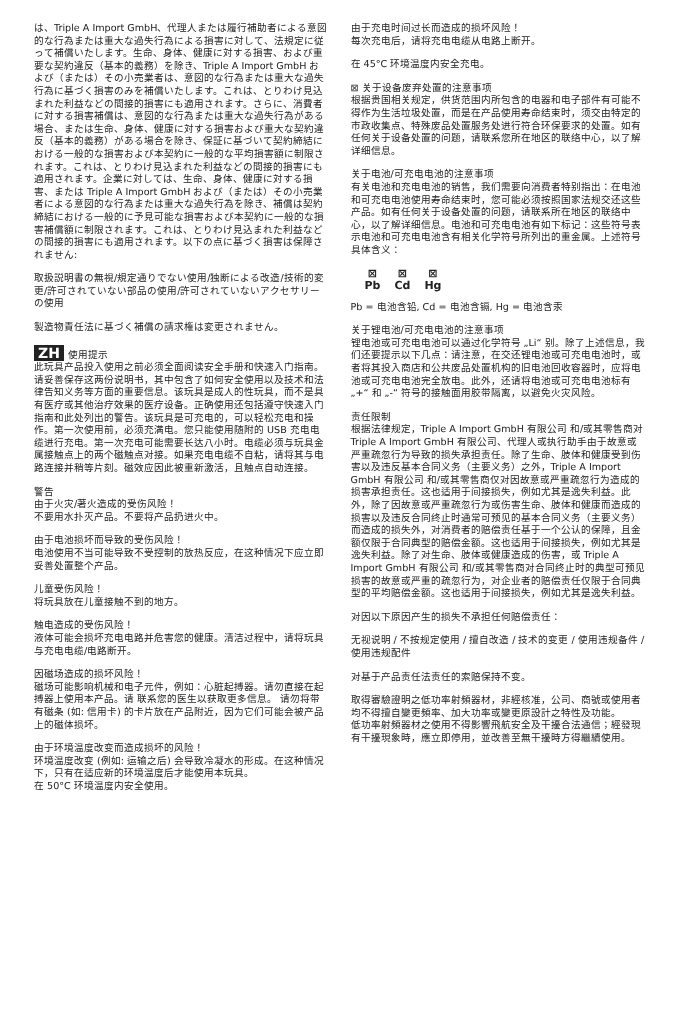は、Triple A Import GmbH、代理人または履行補助者による意図的な行為または重大な過失行為による損害に対して、法規定に従って補償いたします。生命、身体、健康に対する損害、および重要な契約違反（基本的義務）を除き、Triple A Import GmbH および（または）その小売業者は、意図的な行為または重大な過失行為に基づく損害のみを補償いたします。これは、とりわけ見込まれた利益などの間接的損害にも適用されます。さらに、消費者に対する損害補償は、意図的な行為または重大な過失行為がある場合、または生命、身体、健康に対する損害および重大な契約違反（基本的義務）がある場合を除き、保証に基づいて契約締結における一般的な損害および本契約に一般的な平均損害額に制限されます。これは、とりわけ見込まれた利益などの間接的損害にも適用されます。企業に対しては、生命、身体、健康に対する損害、または Triple A Import GmbH および（または）その小売業者による意図的な行為または重大な過失行為を除き、補償は契約締結における一般的に予見可能な損害および本契約に一般的な損害補償額に制限されます。これは、とりわけ見込まれた利益などの間接的損害にも適用されます。以下の点に基づく損害は保障されません:
取扱説明書の無視/規定通りでない使用/独断による改造/技術的変更/許可されていない部品の使用/許可されていないアクセサリーの使用
製造物責任法に基づく補償の請求権は変更されません。
ZH 使用提示
此玩具产品投入使用之前必须全面阅读安全手册和快速入门指南。请妥善保存这两份说明书，其中包含了如何安全使用以及技术和法律告知义务等方面的重要信息。该玩具是成人的性玩具，而不是具有医疗或其他治疗效果的医疗设备。正确使用还包括遵守快速入门指南和此处列出的警告。该玩具是可充电的，可以轻松充电和操作。第一次使用前，必须充满电。您只能使用随附的 USB 充电电缆进行充电。第一次充电可能需要长达八小时。电缆必须与玩具金属接触点上的两个磁触点对接。如果充电电缆不自粘，请将其与电路连接并稍等片刻。磁效应因此被重新激活，且触点自动连接。
警告
由于火灾/著火造成的受伤风险！
不要用水扑灭产品。不要将产品扔进火中。
由于电池损坏而导致的受伤风险！
电池使用不当可能导致不受控制的放热反应，在这种情况下应立即妥善处置整个产品。
儿童受伤风险！
将玩具放在儿童接触不到的地方。
触电造成的受伤风险！
液体可能会损坏充电电路并危害您的健康。清洁过程中，请将玩具与充电电缆/电路断开。
因磁场造成的损坏风险！
磁场可能影响机械和电子元件，例如：心脏起搏器。请勿直接在起搏器上使用本产品。请 联系您的医生以获取更多信息。 请勿将带有磁条 (如: 信用卡) 的卡片放在产品附近，因为它们可能会被产品上的磁体损坏。
由于环境温度改变而造成损坏的风险！
环境温度改变 (例如: 运输之后) 会导致冷凝水的形成。在这种情况下，只有在适应新的环境温度后才能使用本玩具。
在 50°C 环境温度内安全使用。
由于充电时间过长而造成的损坏风险！
每次充电后，请将充电电缆从电路上断开。
在 45°C 环境温度内安全充电。
⊠ 关于设备废弃处置的注意事项
根据贵国相关规定，供货范围内所包含的电器和电子部件有可能不得作为生活垃圾处置，而是在产品使用寿命结束时，须交由特定的市政收集点、特殊废品处置服务处进行符合环保要求的处置。如有任何关于设备处置的问题，请联系您所在地区的联络中心，以了解详细信息。
关于电池/可充电电池的注意事项
有关电池和充电电池的销售，我们需要向消费者特别指出：在电池和可充电电池使用寿命结束时，您可能必须按照国家法规交还这些产品。如有任何关于设备处置的问题，请联系所在地区的联络中心，以了解详细信息。电池和可充电电池有如下标记：这些符号表示电池和可充电电池含有相关化学符号所列出的重金属。上述符号具体含义：
⊠
Pb
⊠
Cd
⊠
Hg
Pb = 电池含铅, Cd = 电池含镉, Hg = 电池含汞
关于锂电池/可充电电池的注意事项
锂电池或可充电电池可以通过化学符号 „Li“ 别。除了上述信息，我们还要提示以下几点：请注意，在交还锂电池或可充电电池时，或者将其投入商店和公共废品处置机构的旧电池回收容器时，应将电池或可充电电池完全放电。此外，还请将电池或可充电电池标有 „+“ 和 „-“ 符号的接触面用胶带隔离，以避免火灾风险。
责任限制
根据法律规定，Triple A Import GmbH 有限公司 和/或其零售商对 Triple A Import GmbH 有限公司、代理人或执行助手由于故意或严重疏忽行为导致的损失承担责任。除了生命、肢体和健康受到伤害以及违反基本合同义务（主要义务）之外，Triple A Import GmbH 有限公司 和/或其零售商仅对因故意或严重疏忽行为造成的损害承担责任。这也适用于间接损失，例如尤其是逸失利益。此外，除了因故意或严重疏忽行为或伤害生命、肢体和健康而造成的损害以及违反合同终止时通常可预见的基本合同义务（主要义务）而造成的损失外，对消费者的赔偿责任基于一个公认的保障，且金额仅限于合同典型的赔偿金额。这也适用于间接损失，例如尤其是逸失利益。除了对生命、肢体或健康造成的伤害，或 Triple A Import GmbH 有限公司 和/或其零售商对合同终止时的典型可预见损害的故意或严重的疏忽行为，对企业者的赔偿责任仅限于合同典型的平均赔偿金额。这也适用于间接损失，例如尤其是逸失利益。
对因以下原因产生的损失不承担任何赔偿责任：
无视说明 / 不按规定使用 / 擅自改造 / 技术的变更 / 使用违规备件 / 使用违规配件
对基于产品责任法责任的索赔保持不变。
取得審驗證明之低功率射頻器材，非經核准，公司、商號或使用者均不得擅自變更頻率、加大功率或變更原設計之特性及功能。
低功率射頻器材之使用不得影響飛航安全及干擾合法通信；經發現有干擾現象時，應立即停用，並改善至無干擾時方得繼續使用。